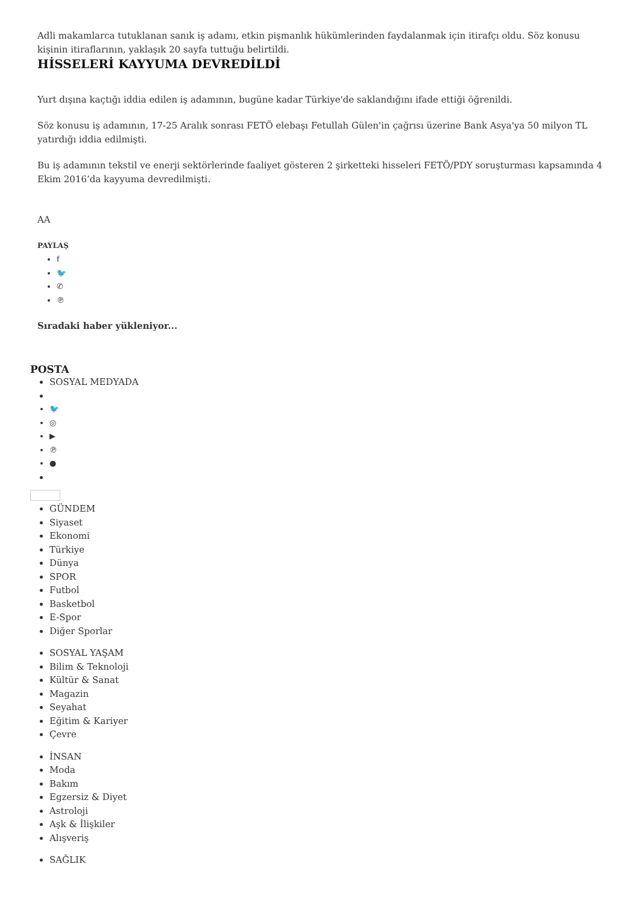Adli makamlarca tutuklanan sanık iş adamı, etkin pişmanlık hükümlerinden faydalanmak için itirafçı oldu. Söz konusu kişinin itiraflarının, yaklaşık 20 sayfa tuttuğu belirtildi.
HİSSELERİ KAYYUMA DEVREDİLDİ
Yurt dışına kaçtığı iddia edilen iş adamının, bugüne kadar Türkiye'de saklandığını ifade ettiği öğrenildi.
Söz konusu iş adamının, 17-25 Aralık sonrası FETÖ elebaşı Fetullah Gülen'in çağrısı üzerine Bank Asya'ya 50 milyon TL yatırdığı iddia edilmişti.
Bu iş adamının tekstil ve enerji sektörlerinde faaliyet gösteren 2 şirketteki hisseleri FETÖ/PDY soruşturması kapsamında 4 Ekim 2016’da kayyuma devredilmişti.
AA
PAYLAŞ
f
🐦
✆
℗
Sıradaki haber yükleniyor...
POSTA
SOSYAL MEDYADA
🐦
◎
▶
℗
●
GÜNDEM
Siyaset
Ekonomi
Türkiye
Dünya
SPOR
Futbol
Basketbol
E-Spor
Diğer Sporlar
SOSYAL YAŞAM
Bilim & Teknoloji
Kültür & Sanat
Magazin
Seyahat
Eğitim & Kariyer
Çevre
İNSAN
Moda
Bakım
Egzersiz & Diyet
Astroloji
Aşk & İlişkiler
Alışveriş
SAĞLIK